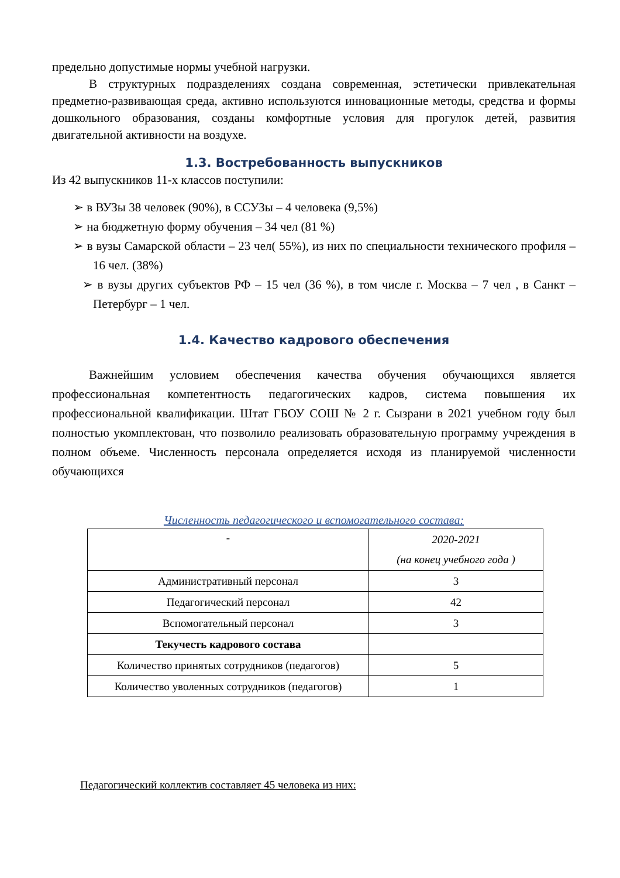предельно допустимые нормы учебной нагрузки.
В структурных подразделениях создана современная, эстетически привлекательная предметно-развивающая среда, активно используются инновационные методы, средства и формы дошкольного образования, созданы комфортные условия для прогулок детей, развития двигательной активности на воздухе.
1.3. Востребованность выпускников
Из 42 выпускников 11-х классов поступили:
➢ в ВУЗы 38 человек (90%), в ССУЗы – 4 человека (9,5%)
➢ на бюджетную форму обучения – 34 чел (81 %)
➢ в вузы Самарской области – 23 чел( 55%), из них по специальности технического профиля – 16 чел. (38%)
➢ в вузы других субъектов РФ – 15 чел (36 %), в том числе г. Москва – 7 чел , в Санкт – Петербург – 1 чел.
1.4. Качество кадрового обеспечения
Важнейшим условием обеспечения качества обучения обучающихся является профессиональная компетентность педагогических кадров, система повышения их профессиональной квалификации. Штат ГБОУ СОШ № 2 г. Сызрани в 2021 учебном году был полностью укомплектован, что позволило реализовать образовательную программу учреждения в полном объеме. Численность персонала определяется исходя из планируемой численности обучающихся
Численность педагогического и вспомогательного состава:
| - | 2020-2021 (на конец учебного года ) |
| Административный персонал | 3 |
| Педагогический персонал | 42 |
| Вспомогательный персонал | 3 |
| Текучесть кадрового состава | |
| Количество принятых сотрудников (педагогов) | 5 |
| Количество уволенных сотрудников (педагогов) | 1 |
Педагогический коллектив составляет 45 человека из них: